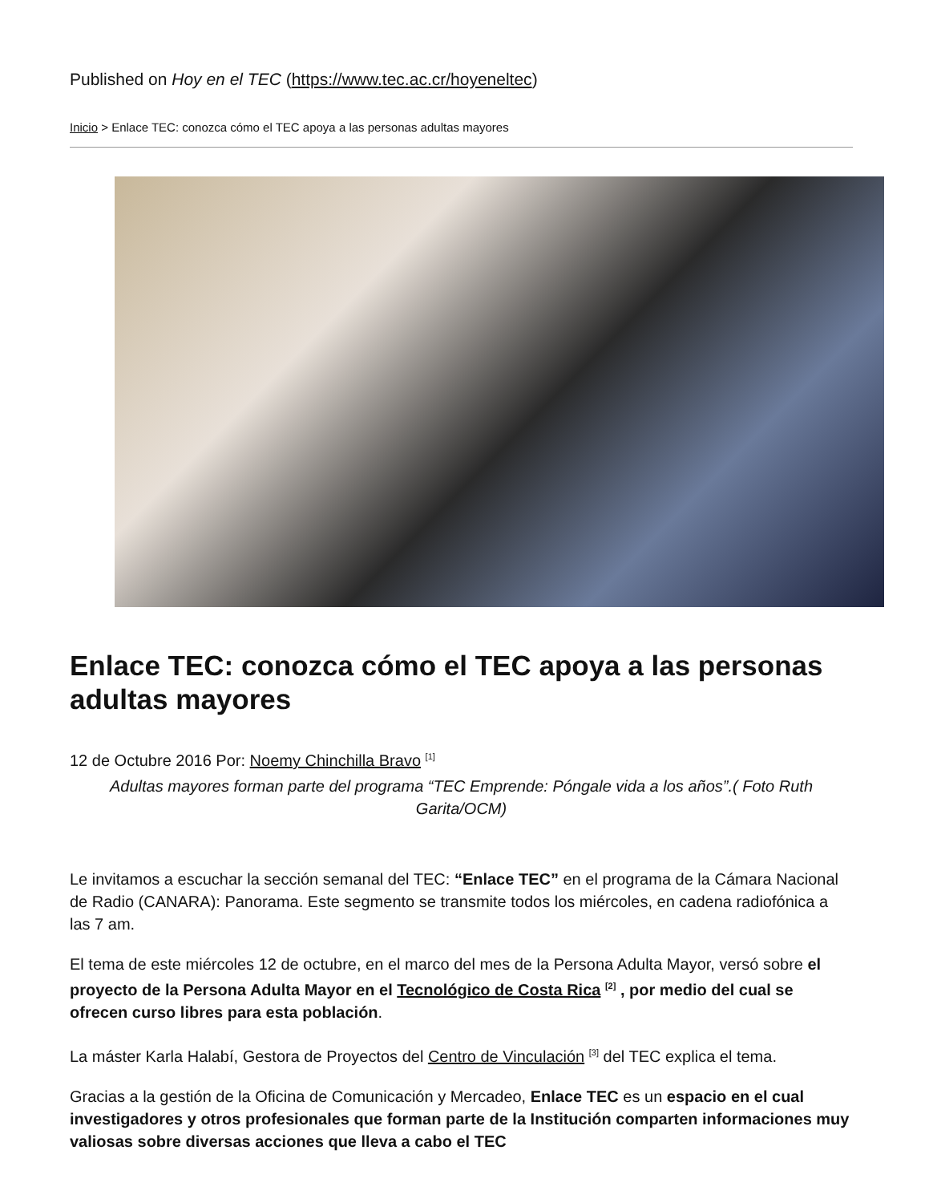Published on Hoy en el TEC (https://www.tec.ac.cr/hoyeneltec)
Inicio > Enlace TEC: conozca cómo el TEC apoya a las personas adultas mayores
Enlace TEC: conozca cómo el TEC apoya a las personas adultas mayores
12 de Octubre 2016 Por: Noemy Chinchilla Bravo <sup>[1]</sup>
Adultas mayores forman parte del programa “TEC Emprende: Póngale vida a los años”.( Foto Ruth Garita/OCM)
Le invitamos a escuchar la sección semanal del TEC: “Enlace TEC” en el programa de la Cámara Nacional de Radio (CANARA): Panorama. Este segmento se transmite todos los miércoles, en cadena radiofónica a las 7 am.
El tema de este miércoles 12 de octubre, en el marco del mes de la Persona Adulta Mayor, versó sobre el proyecto de la Persona Adulta Mayor en el Tecnológico de Costa Rica <sup>[2]</sup> , por medio del cual se ofrecen curso libres para esta población.
La máster Karla Halabí, Gestora de Proyectos del Centro de Vinculación <sup>[3]</sup> del TEC explica el tema.
Gracias a la gestión de la Oficina de Comunicación y Mercadeo, Enlace TEC es un espacio en el cual investigadores y otros profesionales que forman parte de la Institución comparten informaciones muy valiosas sobre diversas acciones que lleva a cabo el TEC